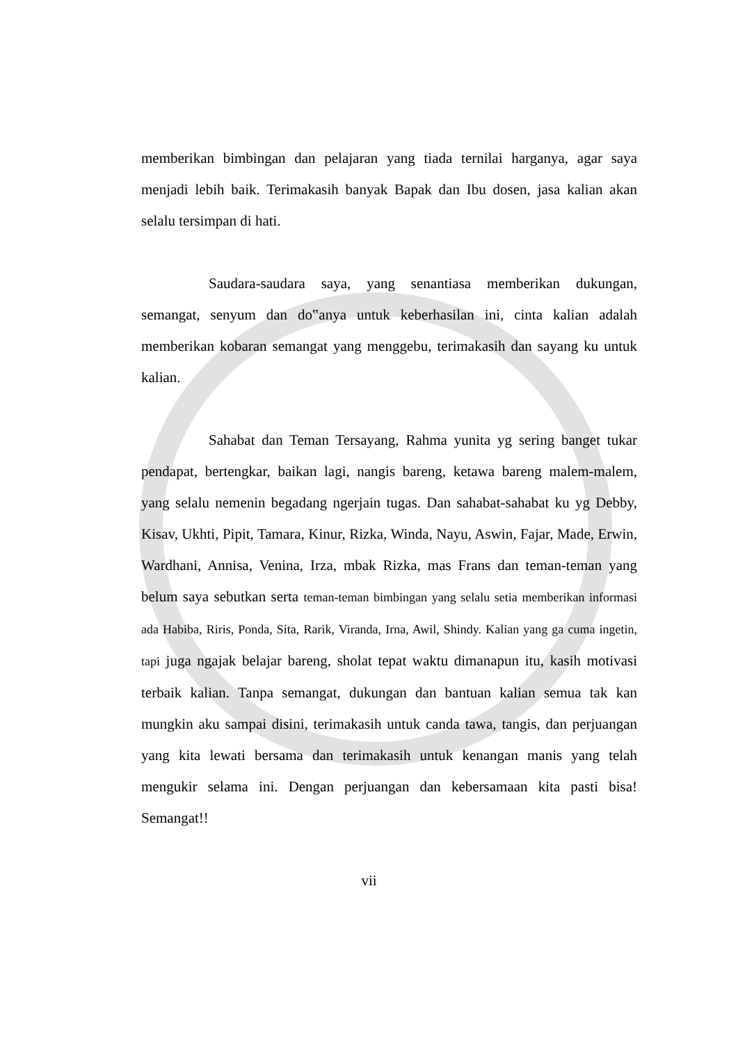memberikan bimbingan dan pelajaran yang tiada ternilai harganya, agar saya menjadi lebih baik. Terimakasih banyak Bapak dan Ibu dosen, jasa kalian akan selalu tersimpan di hati.
Saudara-saudara saya, yang senantiasa memberikan dukungan, semangat, senyum dan do‟anya untuk keberhasilan ini, cinta kalian adalah memberikan kobaran semangat yang menggebu, terimakasih dan sayang ku untuk kalian.
Sahabat dan Teman Tersayang, Rahma yunita yg sering banget tukar pendapat, bertengkar, baikan lagi, nangis bareng, ketawa bareng malem-malem, yang selalu nemenin begadang ngerjain tugas. Dan sahabat-sahabat ku yg Debby, Kisav, Ukhti, Pipit, Tamara, Kinur, Rizka, Winda, Nayu, Aswin, Fajar, Made, Erwin, Wardhani, Annisa, Venina, Irza, mbak Rizka, mas Frans dan teman-teman yang belum saya sebutkan serta teman-teman bimbingan yang selalu setia memberikan informasi ada Habiba, Riris, Ponda, Sita, Rarik, Viranda, Irna, Awil, Shindy. Kalian yang ga cuma ingetin, tapi juga ngajak belajar bareng, sholat tepat waktu dimanapun itu, kasih motivasi terbaik kalian. Tanpa semangat, dukungan dan bantuan kalian semua tak kan mungkin aku sampai disini, terimakasih untuk canda tawa, tangis, dan perjuangan yang kita lewati bersama dan terimakasih untuk kenangan manis yang telah mengukir selama ini. Dengan perjuangan dan kebersamaan kita pasti bisa! Semangat!!
vii